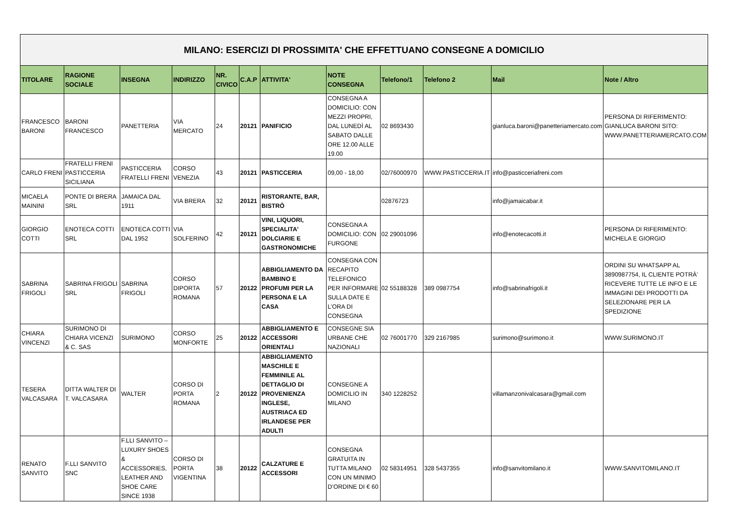| MILANO: ESERCIZI DI PROSSIMITA' CHE EFFETTUANO CONSEGNE A DOMICILIO | | | | | | | | | | | |
| TITOLARE | RAGIONE SOCIALE | INSEGNA | INDIRIZZO | NR. CIVICO | C.A.P | ATTIVITA' | NOTE CONSEGNA | Telefono/1 | Telefono 2 | Mail | Note / Altro |
| FRANCESCO BARONI | BARONI FRANCESCO | PANETTERIA | VIA MERCATO | 24 | 20121 | PANIFICIO | CONSEGNA A DOMICILIO: CON MEZZI PROPRI, DAL LUNEDÌ AL SABATO DALLE ORE 12.00 ALLE 19.00 | 02 8693430 | | gianluca.baroni@panetteriamercato.com | PERSONA DI RIFERIMENTO: GIANLUCA BARONI SITO: WWW.PANETTERIAMERCATO.COM |
| CARLO FRENI | FRATELLI FRENI PASTICCERIA SICILIANA | PASTICCERIA FRATELLI FRENI | CORSO VENEZIA | 43 | 20121 | PASTICCERIA | 09,00 - 18,00 | 02/76000970 | WWW.PASTICCERIA.IT | info@pasticceriafreni.com | |
| MICAELA MAININI | PONTE DI BRERA SRL | JAMAICA DAL 1911 | VIA BRERA | 32 | 20121 | RISTORANTE, BAR, BISTRÒ | | 02876723 | | info@jamaicabar.it | |
| GIORGIO COTTI | ENOTECA COTTI SRL | ENOTECA COTTI DAL 1952 | VIA SOLFERINO | 42 | 20121 | VINI, LIQUORI, SPECIALITA' DOLCIARIE E GASTRONOMICHE | CONSEGNA A DOMICILIO: CON FURGONE | 02 29001096 | | info@enotecacotti.it | PERSONA DI RIFERIMENTO: MICHELA E GIORGIO |
| SABRINA FRIGOLI | SABRINA FRIGOLI SRL | SABRINA FRIGOLI | CORSO DIPORTA ROMANA | 57 | 20122 | ABBIGLIAMENTO DA BAMBINO E PROFUMI PER LA PERSONA E LA CASA | CONSEGNA CON RECAPITO TELEFONICO PER INFORMARE SULLA DATE E L’ORA DI CONSEGNA | 02 55188328 | 389 0987754 | info@sabrinafrigoli.it | ORDINI SU WHATSAPP AL 3890987754, IL CLIENTE POTRÀ’ RICEVERE TUTTE LE INFO E LE IMMAGINI DEI PRODOTTI DA SELEZIONARE PER LA SPEDIZIONE |
| CHIARA VINCENZI | SURIMONO DI CHIARA VICENZI & C. SAS | SURIMONO | CORSO MONFORTE | 25 | 20122 | ABBIGLIAMENTO E ACCESSORI ORIENTALI | CONSEGNE SIA URBANE CHE NAZIONALI | 02 76001770 | 329 2167985 | surimono@surimono.it | WWW.SURIMONO.IT |
| TESERA VALCASARA | DITTA WALTER DI T. VALCASARA | WALTER | CORSO DI PORTA ROMANA | 2 | 20122 | ABBIGLIAMENTO MASCHILE E FEMMINILE AL DETTAGLIO DI PROVENIENZA INGLESE, AUSTRIACA ED IRLANDESE PER ADULTI | CONSEGNE A DOMICILIO IN MILANO | 340 1228252 | | villamanzonivalcasara@gmail.com | |
| RENATO SANVITO | F.LLI SANVITO SNC | F.LLI SANVITO – LUXURY SHOES & ACCESSORIES, LEATHER AND SHOE CARE SINCE 1938 | CORSO DI PORTA VIGENTINA | 38 | 20122 | CALZATURE E ACCESSORI | CONSEGNA GRATUITA IN TUTTA MILANO CON UN MINIMO D’ORDINE DI € 60 | 02 58314951 | 328 5437355 | info@sanvitomilano.it | WWW.SANVITOMILANO.IT |